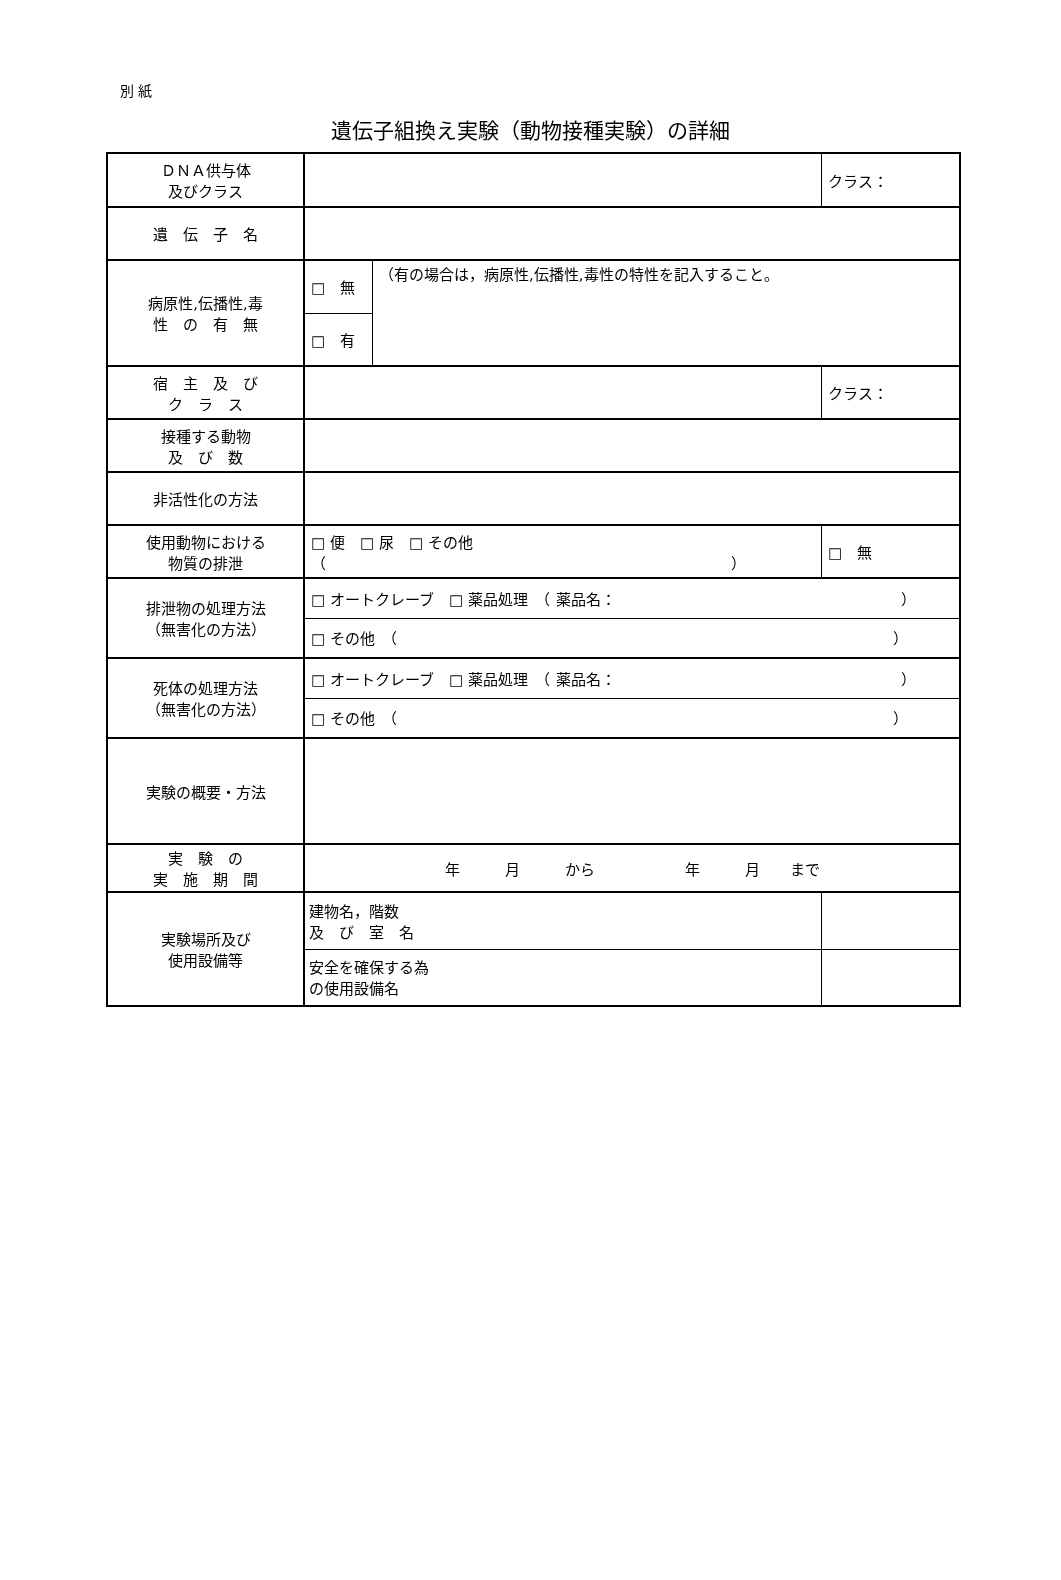別 紙
遺伝子組換え実験（動物接種実験）の詳細
| ＤＮＡ供与体 及びクラス | | | | クラス： |
| 遺 伝 子 名 | | | | |
| 病原性,伝播性,毒 性 の 有 無 | □ 無 | （有の場合は，病原性,伝播性,毒性の特性を記入すること。 | | |
| | □ 有 | | | |
| 宿 主 及 び ク ラ ス | | | | クラス： |
| 接種する動物 及 び 数 | | | | |
| 非活性化の方法 | | | | |
| 使用動物における 物質の排泄 | □ 便 □ 尿 □ その他 （ ） | | | □ 無 |
| 排泄物の処理方法 （無害化の方法） | / □ オートクレーブ □ 薬品処理 （ 薬品名： ） / / □ その他 （ ） / | | | |
| 死体の処理方法 （無害化の方法） | / □ オートクレーブ □ 薬品処理 （ 薬品名： ） / / □ その他 （ ） / | | | |
| 実験の概要・方法 | | | | |
| 実 験 の 実 施 期 間 | 年 月 から 年 月 まで | | | |
| 実験場所及び 使用設備等 | 建物名，階数 及 び 室 名 | | | |
| | 安全を確保する為 の使用設備名 | | | |